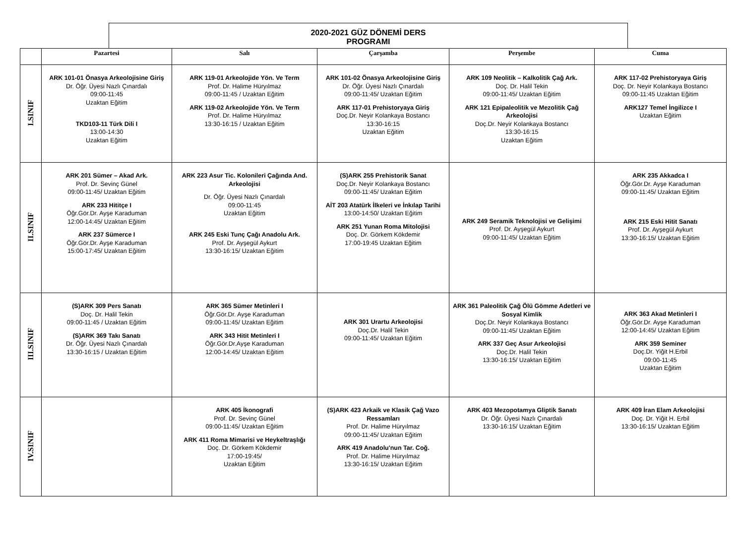2020-2021 GÜZ DÖNEMİ DERS
PROGRAMI
| | Pazartesi | Salı | Çarşamba | Perşembe | Cuma |
| --- | --- | --- | --- | --- | --- |
| I.SINIF | ARK 101-01 Önasya Arkeolojisine Giriş Dr. Öğr. Üyesi Nazlı Çınardalı 09:00-11:45 Uzaktan Eğitim TKD103-11 Türk Dili I 13:00-14:30 Uzaktan Eğitim | ARK 119-01 Arkeolojide Yön. Ve Term Prof. Dr. Halime Hüryılmaz 09:00-11:45 / Uzaktan Eğitim ARK 119-02 Arkeolojide Yön. Ve Term Prof. Dr. Halime Hüryılmaz 13:30-16:15 / Uzaktan Eğitim | ARK 101-02 Önasya Arkeolojisine Giriş Dr. Öğr. Üyesi Nazlı Çınardalı 09:00-11:45/ Uzaktan Eğitim ARK 117-01 Prehistoryaya Giriş Doç.Dr. Neyir Kolankaya Bostancı 13:30-16:15 Uzaktan Eğitim | ARK 109 Neolitik – Kalkolitik Çağ Ark. Doç. Dr. Halil Tekin 09:00-11:45/ Uzaktan Eğitim ARK 121 Epipaleolitik ve Mezolitik Çağ Arkeolojisi Doç.Dr. Neyir Kolankaya Bostancı 13:30-16:15 Uzaktan Eğitim | ARK 117-02 Prehistoryaya Giriş Doç. Dr. Neyir Kolankaya Bostancı 09:00-11:45 Uzaktan Eğitim ARK127 Temel İngilizce I Uzaktan Eğitim |
| II.SINIF | ARK 201 Sümer – Akad Ark. Prof. Dr. Sevinç Günel 09:00-11:45/ Uzaktan Eğitim ARK 233 Hititçe I Öğr.Gör.Dr. Ayşe Karaduman 12:00-14:45/ Uzaktan Eğitim ARK 237 Sümerce I Öğr.Gör.Dr. Ayşe Karaduman 15:00-17:45/ Uzaktan Eğitim | ARK 223 Asur Tic. Kolonileri Çağında And. Arkeolojisi Dr. Öğr. Üyesi Nazlı Çınardalı 09:00-11:45 Uzaktan Eğitim ARK 245 Eski Tunç Çağı Anadolu Ark. Prof. Dr. Ayşegül Aykurt 13:30-16:15/ Uzaktan Eğitim | (S)ARK 255 Prehistorik Sanat Doç.Dr. Neyir Kolankaya Bostancı 09:00-11:45/ Uzaktan Eğitim AİT 203 Atatürk İlkeleri ve İnkılap Tarihi 13:00-14:50/ Uzaktan Eğitim ARK 251 Yunan Roma Mitolojisi Doç. Dr. Görkem Kökdemir 17:00-19:45 Uzaktan Eğitim | ARK 249 Seramik Teknolojisi ve Gelişimi Prof. Dr. Ayşegül Aykurt 09:00-11:45/ Uzaktan Eğitim | ARK 235 Akkadca I Öğr.Gör.Dr. Ayşe Karaduman 09:00-11:45/ Uzaktan Eğitim ARK 215 Eski Hitit Sanatı Prof. Dr. Ayşegül Aykurt 13:30-16:15/ Uzaktan Eğitim |
| III.SINIF | (S)ARK 309 Pers Sanatı Doç. Dr. Halil Tekin 09:00-11:45 / Uzaktan Eğitim (S)ARK 369 Takı Sanatı Dr. Öğr. Üyesi Nazlı Çınardalı 13:30-16:15 / Uzaktan Eğitim | ARK 365 Sümer Metinleri I Öğr.Gör.Dr. Ayşe Karaduman 09:00-11:45/ Uzaktan Eğitim ARK 343 Hitit Metinleri I Öğr.Gör.Dr.Ayşe Karaduman 12:00-14:45/ Uzaktan Eğitim | ARK 301 Urartu Arkeolojisi Doç.Dr. Halil Tekin 09:00-11:45/ Uzaktan Eğitim | ARK 361 Paleolitik Çağ Ölü Gömme Adetleri ve Sosyal Kimlik Doç.Dr. Neyir Kolankaya Bostancı 09:00-11:45/ Uzaktan Eğitim ARK 337 Geç Asur Arkeolojisi Doç.Dr. Halil Tekin 13:30-16:15/ Uzaktan Eğitim | ARK 363 Akad Metinleri I Öğr.Gör.Dr. Ayşe Karaduman 12:00-14:45/ Uzaktan Eğitim ARK 359 Seminer Doç.Dr. Yiğit H.Erbil 09:00-11:45 Uzaktan Eğitim |
| IV.SINIF | | ARK 405 İkonografi Prof. Dr. Sevinç Günel 09:00-11:45/ Uzaktan Eğitim ARK 411 Roma Mimarisi ve Heykeltraşlığı Doç. Dr. Görkem Kökdemir 17:00-19:45/ Uzaktan Eğitim | (S)ARK 423 Arkaik ve Klasik Çağ Vazo Ressamları Prof. Dr. Halime Hüryılmaz 09:00-11:45/ Uzaktan Eğitim ARK 419 Anadolu'nun Tar. Coğ. Prof. Dr. Halime Hüryılmaz 13:30-16:15/ Uzaktan Eğitim | ARK 403 Mezopotamya Gliptik Sanatı Dr. Öğr. Üyesi Nazlı Çınardalı 13:30-16:15/ Uzaktan Eğitim | ARK 409 İran Elam Arkeolojisi Doç. Dr. Yiğit H. Erbil 13:30-16:15/ Uzaktan Eğitim |